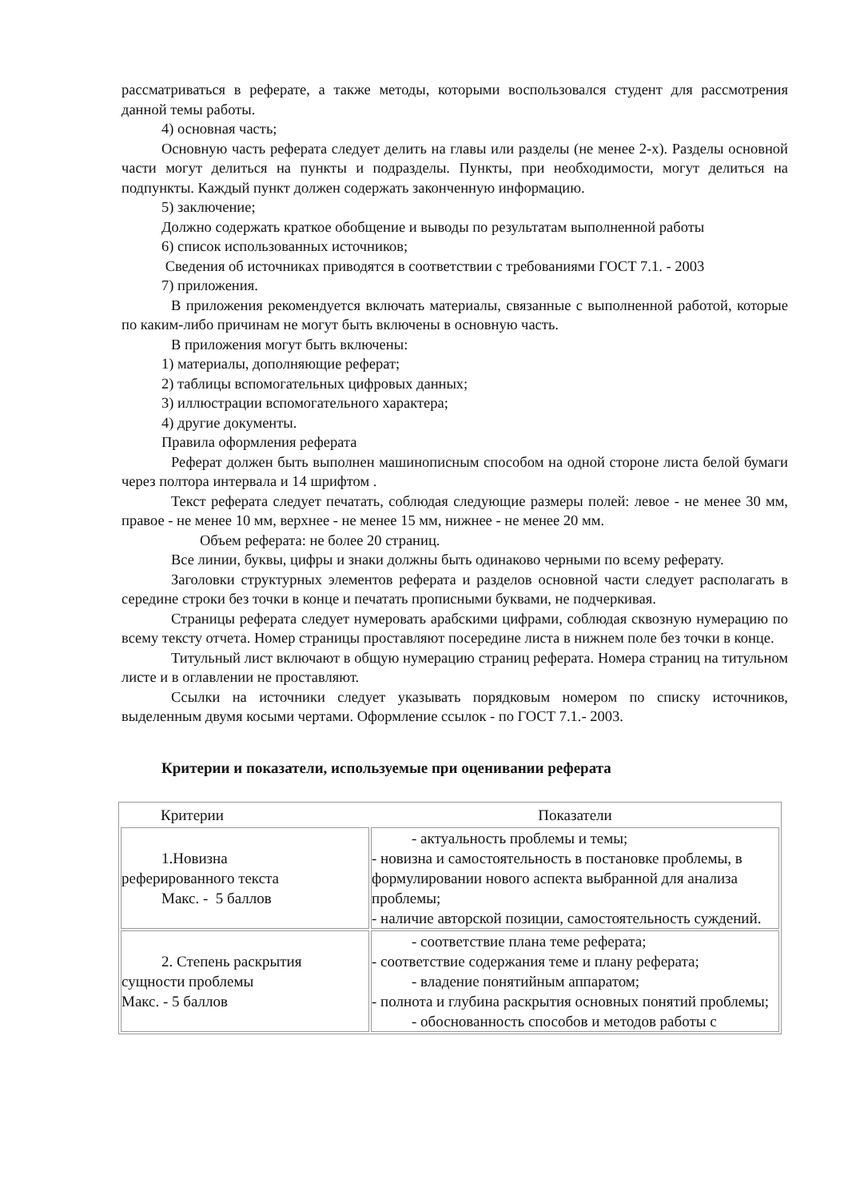рассматриваться в реферате, а также методы, которыми воспользовался студент для рассмотрения данной темы работы.
4) основная часть;
Основную часть реферата следует делить на главы или разделы (не менее 2-х). Разделы основной части могут делиться на пункты и подразделы. Пункты, при необходимости, могут делиться на подпункты. Каждый пункт должен содержать законченную информацию.
5) заключение;
Должно содержать краткое обобщение и выводы по результатам выполненной работы
6) список использованных источников;
Сведения об источниках приводятся в соответствии с требованиями ГОСТ 7.1. - 2003
7) приложения.
В приложения рекомендуется включать материалы, связанные с выполненной работой, которые по каким-либо причинам не могут быть включены в основную часть.
В приложения могут быть включены:
1) материалы, дополняющие реферат;
2) таблицы вспомогательных цифровых данных;
3) иллюстрации вспомогательного характера;
4) другие документы.
Правила оформления реферата
Реферат должен быть выполнен машинописным способом на одной стороне листа белой бумаги через полтора интервала и 14 шрифтом .
Текст реферата следует печатать, соблюдая следующие размеры полей: левое - не менее 30 мм, правое - не менее 10 мм, верхнее - не менее 15 мм, нижнее - не менее 20 мм.
Объем реферата: не более 20 страниц.
Все линии, буквы, цифры и знаки должны быть одинаково черными по всему реферату.
Заголовки структурных элементов реферата и разделов основной части следует располагать в середине строки без точки в конце и печатать прописными буквами, не подчеркивая.
Страницы реферата следует нумеровать арабскими цифрами, соблюдая сквозную нумерацию по всему тексту отчета. Номер страницы проставляют посередине листа в нижнем поле без точки в конце.
Титульный лист включают в общую нумерацию страниц реферата. Номера страниц на титульном листе и в оглавлении не проставляют.
Ссылки на источники следует указывать порядковым номером по списку источников, выделенным двумя косыми чертами. Оформление ссылок - по ГОСТ 7.1.- 2003.
Критерии и показатели, используемые при оценивании реферата
| Критерии | Показатели |
| --- | --- |
| 1.Новизна реферированного текста Макс. - 5 баллов | - актуальность проблемы и темы; - новизна и самостоятельность в постановке проблемы, в формулировании нового аспекта выбранной для анализа проблемы; - наличие авторской позиции, самостоятельность суждений. |
| 2. Степень раскрытия сущности проблемы Макс. - 5 баллов | - соответствие плана теме реферата; - соответствие содержания теме и плану реферата; - владение понятийным аппаратом; - полнота и глубина раскрытия основных понятий проблемы; - обоснованность способов и методов работы с |